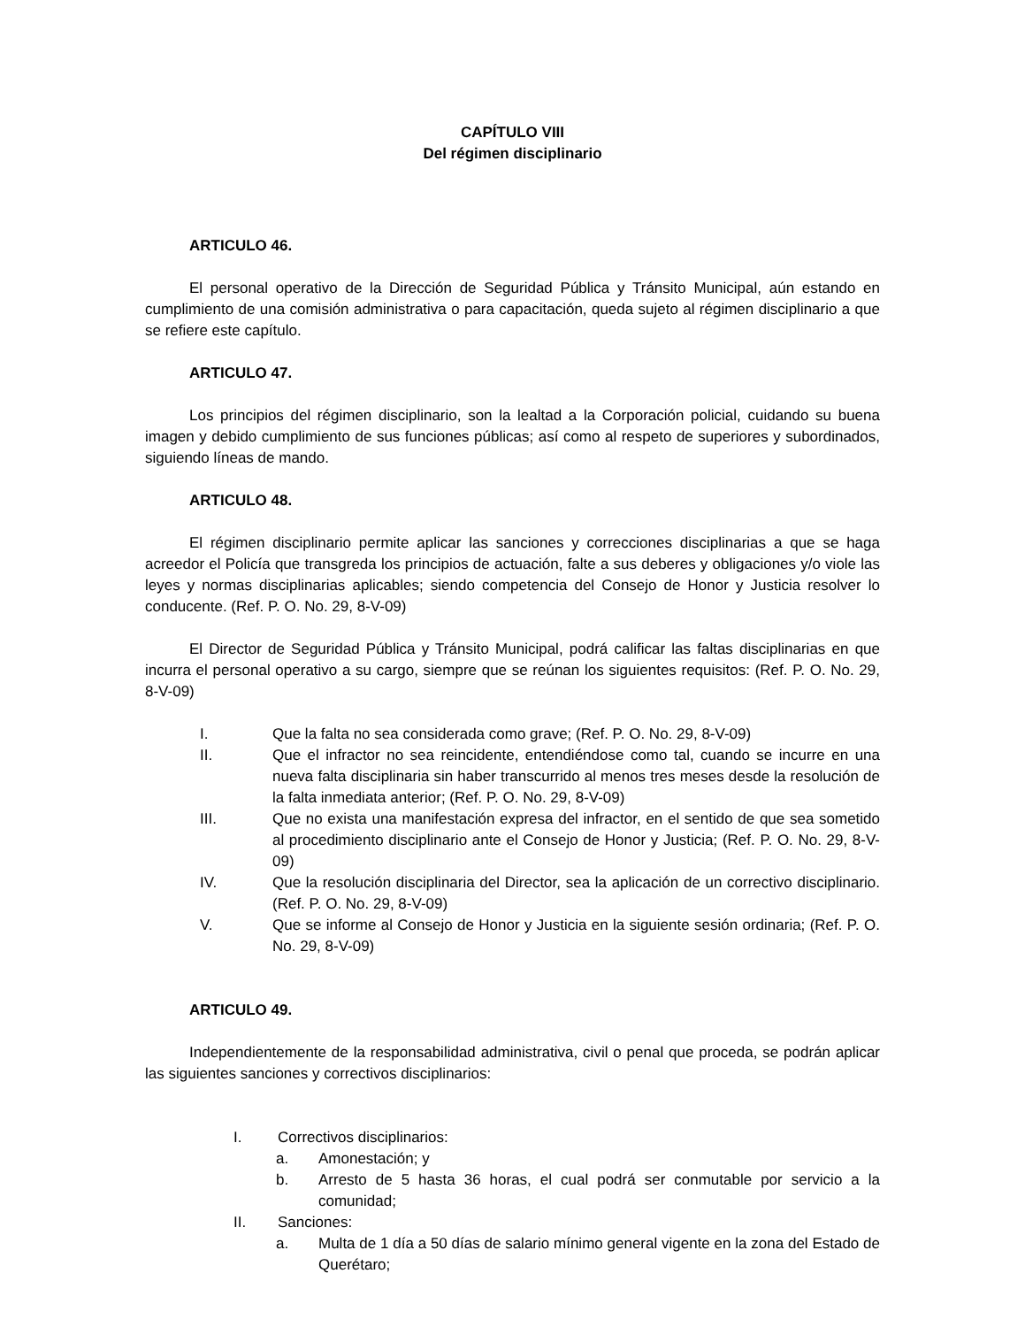CAPÍTULO VIII
Del régimen disciplinario
ARTICULO 46.
El personal operativo de la Dirección de Seguridad Pública y Tránsito Municipal, aún estando en cumplimiento de una comisión administrativa o para capacitación, queda sujeto al régimen disciplinario a que se refiere este capítulo.
ARTICULO 47.
Los principios del régimen disciplinario, son la lealtad a la Corporación policial, cuidando su buena imagen y debido cumplimiento de sus funciones públicas; así como al respeto de superiores y subordinados, siguiendo líneas de mando.
ARTICULO 48.
El régimen disciplinario permite aplicar las sanciones y correcciones disciplinarias a que se haga acreedor el Policía que transgreda los principios de actuación, falte a sus deberes y obligaciones y/o viole las leyes y normas disciplinarias aplicables; siendo competencia del Consejo de Honor y Justicia resolver lo conducente. (Ref. P. O. No. 29, 8-V-09)
El Director de Seguridad Pública y Tránsito Municipal, podrá calificar las faltas disciplinarias en que incurra el personal operativo a su cargo, siempre que se reúnan los siguientes requisitos: (Ref. P. O. No. 29, 8-V-09)
I. Que la falta no sea considerada como grave; (Ref. P. O. No. 29, 8-V-09)
II. Que el infractor no sea reincidente, entendiéndose como tal, cuando se incurre en una nueva falta disciplinaria sin haber transcurrido al menos tres meses desde la resolución de la falta inmediata anterior; (Ref. P. O. No. 29, 8-V-09)
III. Que no exista una manifestación expresa del infractor, en el sentido de que sea sometido al procedimiento disciplinario ante el Consejo de Honor y Justicia; (Ref. P. O. No. 29, 8-V-09)
IV. Que la resolución disciplinaria del Director, sea la aplicación de un correctivo disciplinario. (Ref. P. O. No. 29, 8-V-09)
V. Que se informe al Consejo de Honor y Justicia en la siguiente sesión ordinaria; (Ref. P. O. No. 29, 8-V-09)
ARTICULO 49.
Independientemente de la responsabilidad administrativa, civil o penal que proceda, se podrán aplicar las siguientes sanciones y correctivos disciplinarios:
I. Correctivos disciplinarios:
a. Amonestación; y
b. Arresto de 5 hasta 36 horas, el cual podrá ser conmutable por servicio a la comunidad;
II. Sanciones:
a. Multa de 1 día a 50 días de salario mínimo general vigente en la zona del Estado de Querétaro;